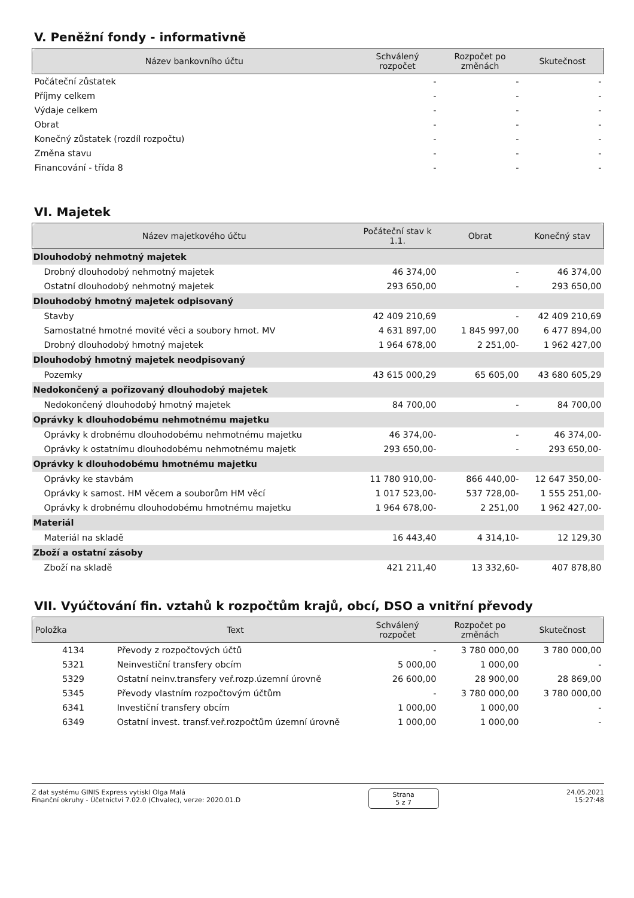V. Peněžní fondy - informativně
| Název bankovního účtu | Schválený rozpočet | Rozpočet po změnách | Skutečnost |
| --- | --- | --- | --- |
| Počáteční zůstatek | - | - | - |
| Příjmy celkem | - | - | - |
| Výdaje celkem | - | - | - |
| Obrat | - | - | - |
| Konečný zůstatek (rozdíl rozpočtu) | - | - | - |
| Změna stavu | - | - | - |
| Financování - třída 8 | - | - | - |
VI. Majetek
| Název majetkového účtu | Počáteční stav k 1.1. | Obrat | Konečný stav |
| --- | --- | --- | --- |
| Dlouhodobý nehmotný majetek | | | |
| Drobný dlouhodobý nehmotný majetek | 46 374,00 | - | 46 374,00 |
| Ostatní dlouhodobý nehmotný majetek | 293 650,00 | - | 293 650,00 |
| Dlouhodobý hmotný majetek odpisovaný | | | |
| Stavby | 42 409 210,69 | - | 42 409 210,69 |
| Samostatné hmotné movité věci a soubory hmot. MV | 4 631 897,00 | 1 845 997,00 | 6 477 894,00 |
| Drobný dlouhodobý hmotný majetek | 1 964 678,00 | 2 251,00- | 1 962 427,00 |
| Dlouhodobý hmotný majetek neodpisovaný | | | |
| Pozemky | 43 615 000,29 | 65 605,00 | 43 680 605,29 |
| Nedokončený a pořizovaný dlouhodobý majetek | | | |
| Nedokončený dlouhodobý hmotný majetek | 84 700,00 | - | 84 700,00 |
| Oprávky k dlouhodobému nehmotnému majetku | | | |
| Oprávky k drobnému dlouhodobému nehmotnému majetku | 46 374,00- | - | 46 374,00- |
| Oprávky k ostatnímu dlouhodobému nehmotnému majetk | 293 650,00- | - | 293 650,00- |
| Oprávky k dlouhodobému hmotnému majetku | | | |
| Oprávky ke stavbám | 11 780 910,00- | 866 440,00- | 12 647 350,00- |
| Oprávky k samost. HM věcem a souborům HM věcí | 1 017 523,00- | 537 728,00- | 1 555 251,00- |
| Oprávky k drobnému dlouhodobému hmotnému majetku | 1 964 678,00- | 2 251,00 | 1 962 427,00- |
| Materiál | | | |
| Materiál na skladě | 16 443,40 | 4 314,10- | 12 129,30 |
| Zboží a ostatní zásoby | | | |
| Zboží na skladě | 421 211,40 | 13 332,60- | 407 878,80 |
VII. Vyúčtování fin. vztahů k rozpočtům krajů, obcí, DSO a vnitřní převody
| Položka | Text | Schválený rozpočet | Rozpočet po změnách | Skutečnost |
| --- | --- | --- | --- | --- |
| 4134 | Převody z rozpočtových účtů | - | 3 780 000,00 | 3 780 000,00 |
| 5321 | Neinvestiční transfery obcím | 5 000,00 | 1 000,00 | - |
| 5329 | Ostatní neinv.transfery veř.rozp.územní úrovně | 26 600,00 | 28 900,00 | 28 869,00 |
| 5345 | Převody vlastním rozpočtovým účtům | - | 3 780 000,00 | 3 780 000,00 |
| 6341 | Investiční transfery obcím | 1 000,00 | 1 000,00 | - |
| 6349 | Ostatní invest. transf.veř.rozpočtům územní úrovně | 1 000,00 | 1 000,00 | - |
Z dat systému GINIS Express vytiskl Olga Malá
Finanční okruhy - Účetnictví 7.02.0 (Chvalec), verze: 2020.01.D
Strana
5 z 7
24.05.2021
15:27:48